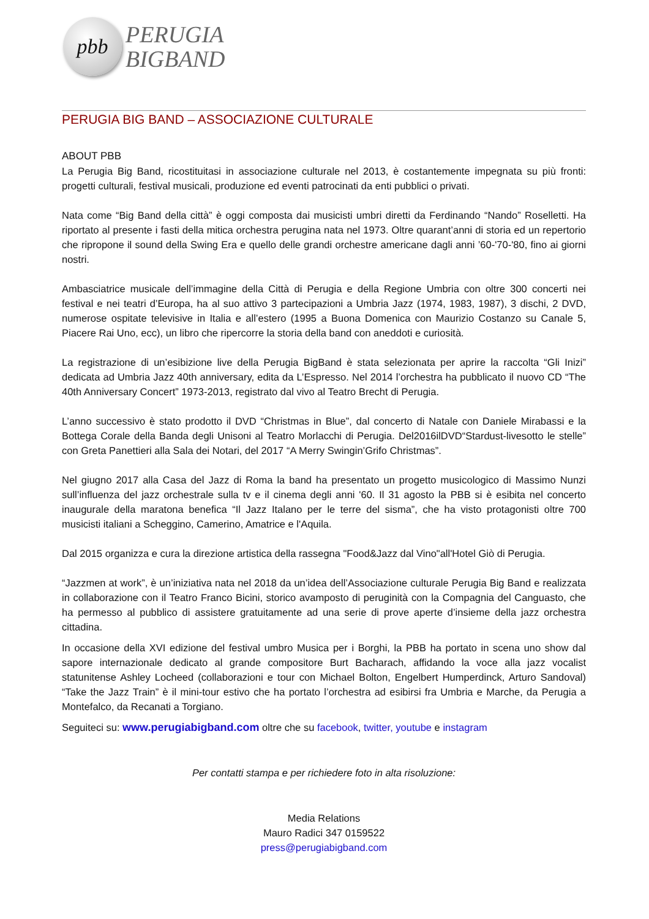pbb
PERUGIA
BIGBAND
PERUGIA BIG BAND – ASSOCIAZIONE CULTURALE
ABOUT PBB
La Perugia Big Band, ricostituitasi in associazione culturale nel 2013, è costantemente impegnata su più fronti: progetti culturali, festival musicali, produzione ed eventi patrocinati da enti pubblici o privati.
Nata come “Big Band della città” è oggi composta dai musicisti umbri diretti da Ferdinando “Nando” Roselletti. Ha riportato al presente i fasti della mitica orchestra perugina nata nel 1973. Oltre quarant’anni di storia ed un repertorio che ripropone il sound della Swing Era e quello delle grandi orchestre americane dagli anni ’60-'70-'80, fino ai giorni nostri.
Ambasciatrice musicale dell’immagine della Città di Perugia e della Regione Umbria con oltre 300 concerti nei festival e nei teatri d’Europa, ha al suo attivo 3 partecipazioni a Umbria Jazz (1974, 1983, 1987), 3 dischi, 2 DVD, numerose ospitate televisive in Italia e all’estero (1995 a Buona Domenica con Maurizio Costanzo su Canale 5, Piacere Rai Uno, ecc), un libro che ripercorre la storia della band con aneddoti e curiosità.
La registrazione di un’esibizione live della Perugia BigBand è stata selezionata per aprire la raccolta “Gli Inizi” dedicata ad Umbria Jazz 40th anniversary, edita da L’Espresso. Nel 2014 l’orchestra ha pubblicato il nuovo CD “The 40th Anniversary Concert” 1973-2013, registrato dal vivo al Teatro Brecht di Perugia.
L’anno successivo è stato prodotto il DVD “Christmas in Blue”, dal concerto di Natale con Daniele Mirabassi e la Bottega Corale della Banda degli Unisoni al Teatro Morlacchi di Perugia. Del2016ilDVD“Stardust-livesotto le stelle” con Greta Panettieri alla Sala dei Notari, del 2017 “A Merry Swingin’Grifo Christmas”.
Nel giugno 2017 alla Casa del Jazz di Roma la band ha presentato un progetto musicologico di Massimo Nunzi sull’influenza del jazz orchestrale sulla tv e il cinema degli anni '60. Il 31 agosto la PBB si è esibita nel concerto inaugurale della maratona benefica “Il Jazz Italano per le terre del sisma”, che ha visto protagonisti oltre 700 musicisti italiani a Scheggino, Camerino, Amatrice e l'Aquila.
Dal 2015 organizza e cura la direzione artistica della rassegna "Food&Jazz dal Vino"all'Hotel Giò di Perugia.
“Jazzmen at work”, è un’iniziativa nata nel 2018 da un’idea dell’Associazione culturale Perugia Big Band e realizzata in collaborazione con il Teatro Franco Bicini, storico avamposto di peruginità con la Compagnia del Canguasto, che ha permesso al pubblico di assistere gratuitamente ad una serie di prove aperte d’insieme della jazz orchestra cittadina.
In occasione della XVI edizione del festival umbro Musica per i Borghi, la PBB ha portato in scena uno show dal sapore internazionale dedicato al grande compositore Burt Bacharach, affidando la voce alla jazz vocalist statunitense Ashley Locheed (collaborazioni e tour con Michael Bolton, Engelbert Humperdinck, Arturo Sandoval) “Take the Jazz Train” è il mini-tour estivo che ha portato l’orchestra ad esibirsi fra Umbria e Marche, da Perugia a Montefalco, da Recanati a Torgiano.
Seguiteci su: www.perugiabigband.com oltre che su facebook, twitter, youtube e instagram
Per contatti stampa e per richiedere foto in alta risoluzione:
Media Relations
Mauro Radici 347 0159522
press@perugiabigband.com